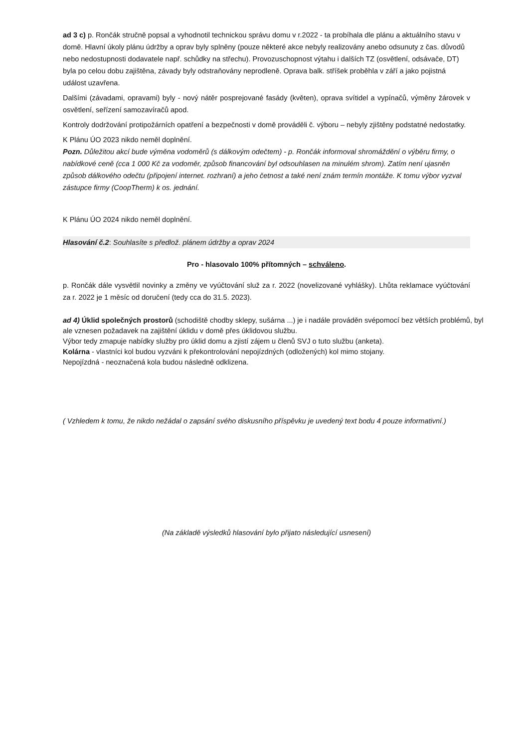ad 3 c) p. Rončák stručně popsal a vyhodnotil technickou správu domu v r.2022 - ta probíhala dle plánu a aktuálního stavu v domě. Hlavní úkoly plánu údržby a oprav byly splněny (pouze některé akce nebyly realizovány anebo odsunuty z čas. důvodů nebo nedostupnosti dodavatele např. schůdky na střechu). Provozuschopnost výtahu i dalších TZ (osvětlení, odsávače, DT) byla po celou dobu zajištěna, závady byly odstraňovány neprodleně. Oprava balk. stříšek proběhla v září a jako pojistná událost uzavřena.
Dalšími (závadami, opravami) byly - nový nátěr posprejované fasády (květen), oprava svítidel a vypínačů, výměny žárovek v osvětlení, seřízení samozavíračů apod.
Kontroly dodržování protipožárních opatření a bezpečnosti v domě prováděli č. výboru – nebyly zjištěny podstatné nedostatky.
K Plánu ÚO 2023 nikdo neměl doplnění.
Pozn. Důležitou akcí bude výměna vodoměrů (s dálkovým odečtem) - p. Rončák informoval shromáždění o výběru firmy, o nabídkové ceně (cca 1 000 Kč za vodoměr, způsob financování byl odsouhlasen na minulém shrom). Zatím není ujasněn způsob dálkového odečtu (připojení internet. rozhraní) a jeho četnost a také není znám termín montáže. K tomu výbor vyzval zástupce firmy (CoopTherm) k os. jednání.
K Plánu ÚO 2024 nikdo neměl doplnění.
Hlasování č.2: Souhlasíte s předlož. plánem údržby a oprav 2024
Pro - hlasovalo 100% přítomných – schváleno.
p. Rončák dále vysvětlil novinky a změny ve vyúčtování služ za r. 2022 (novelizované vyhlášky). Lhůta reklamace vyúčtování za r. 2022 je 1 měsíc od doručení (tedy cca do 31.5. 2023).
ad 4) Úklid společných prostorů (schodiště chodby sklepy, sušárna ...) je i nadále prováděn svépomocí bez větších problémů, byl ale vznesen požadavek na zajištění úklidu v domě přes úklidovou službu.
Výbor tedy zmapuje nabídky služby pro úklid domu a zjistí zájem u členů SVJ o tuto službu (anketa).
Kolárna - vlastníci kol budou vyzváni k překontrolování nepojízdných (odložených) kol mimo stojany.
Nepojízdná - neoznačená kola budou následně odklizena.
( Vzhledem k tomu, že nikdo nežádal o zapsání svého diskusního příspěvku je uvedený text bodu 4 pouze informativní.)
(Na základě výsledků hlasování bylo přijato následující usnesení)